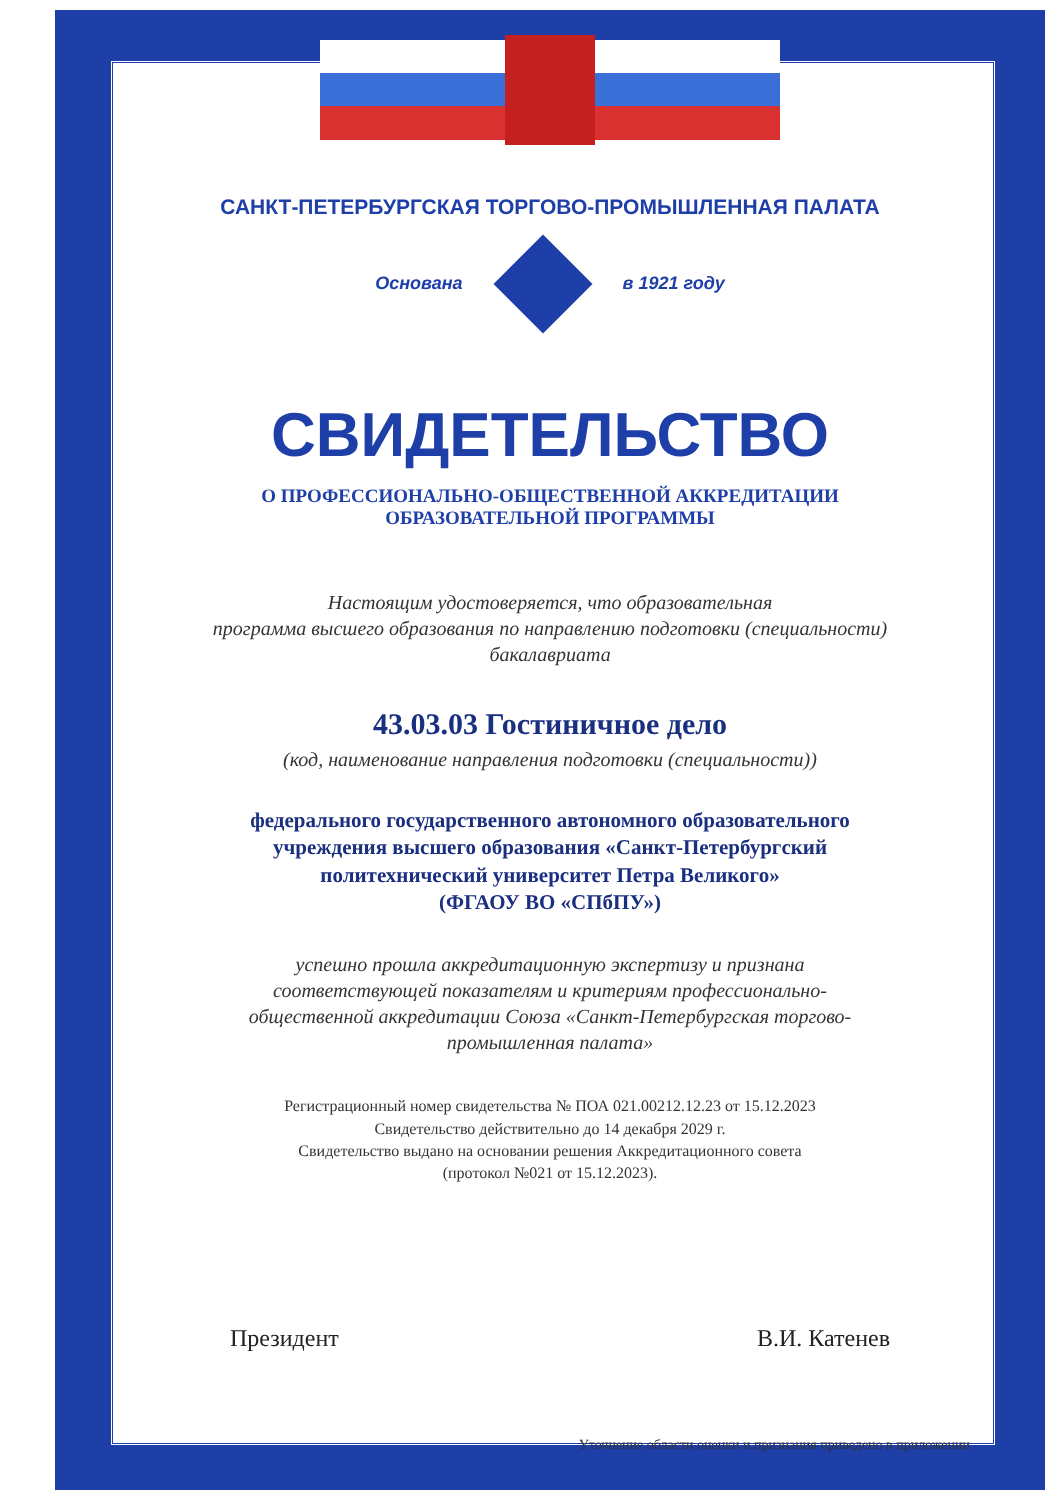САНКТ-ПЕТЕРБУРГСКАЯ ТОРГОВО-ПРОМЫШЛЕННАЯ ПАЛАТА
Основана в 1921 году
СВИДЕТЕЛЬСТВО
О ПРОФЕССИОНАЛЬНО-ОБЩЕСТВЕННОЙ АККРЕДИТАЦИИ
ОБРАЗОВАТЕЛЬНОЙ ПРОГРАММЫ
Настоящим удостоверяется, что образовательная
программа высшего образования по направлению подготовки (специальности)
бакалавриата
43.03.03 Гостиничное дело
(код, наименование направления подготовки (специальности))
федерального государственного автономного образовательного
учреждения высшего образования «Санкт-Петербургский
политехнический университет Петра Великого»
(ФГАОУ ВО «СПбПУ»)
успешно прошла аккредитационную экспертизу и признана
соответствующей показателям и критериям профессионально-
общественной аккредитации Союза «Санкт-Петербургская торгово-
промышленная палата»
Регистрационный номер свидетельства № ПОА 021.00212.12.23 от 15.12.2023
Свидетельство действительно до 14 декабря 2029 г.
Свидетельство выдано на основании решения Аккредитационного совета
(протокол №021 от 15.12.2023).
Президент В.И. Катенев
Уточнение области оценки и признания приведено в приложении